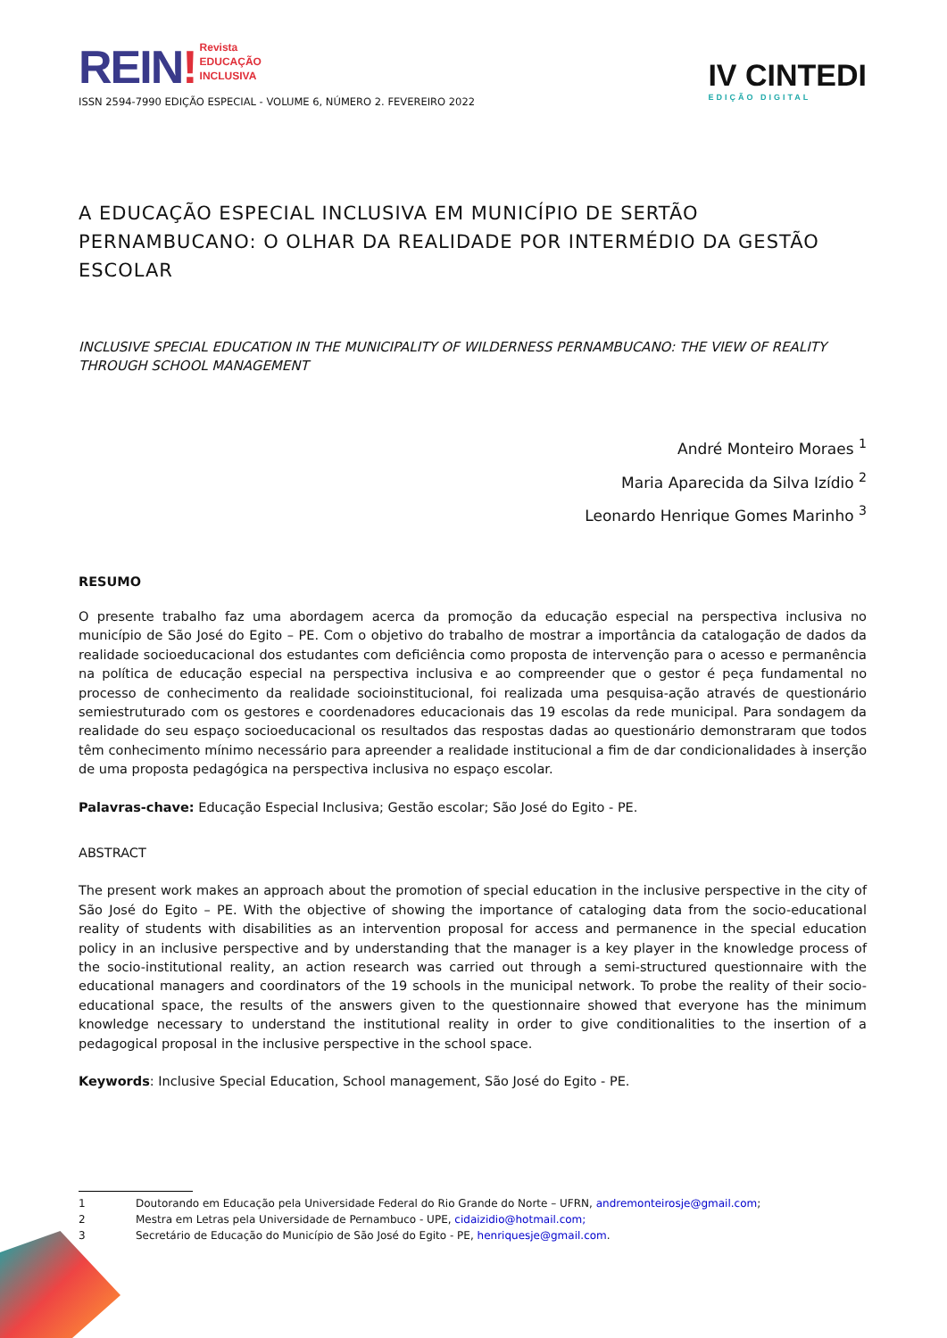REIN! Revista
EDUCAÇÃO
INCLUSIVA
ISSN 2594-7990 EDIÇÃO ESPECIAL - VOLUME 6, NÚMERO 2. FEVEREIRO 2022
IV CINTEDI
EDIÇÃO DIGITAL
A EDUCAÇÃO ESPECIAL INCLUSIVA EM MUNICÍPIO DE SERTÃO PERNAMBUCANO: O OLHAR DA REALIDADE POR INTERMÉDIO DA GESTÃO ESCOLAR
INCLUSIVE SPECIAL EDUCATION IN THE MUNICIPALITY OF WILDERNESS PERNAMBUCANO: THE VIEW OF REALITY THROUGH SCHOOL MANAGEMENT
André Monteiro Moraes <sup>1</sup>
Maria Aparecida da Silva Izídio <sup>2</sup>
Leonardo Henrique Gomes Marinho <sup>3</sup>
RESUMO
O presente trabalho faz uma abordagem acerca da promoção da educação especial na perspectiva inclusiva no município de São José do Egito – PE. Com o objetivo do trabalho de mostrar a importância da catalogação de dados da realidade socioeducacional dos estudantes com deficiência como proposta de intervenção para o acesso e permanência na política de educação especial na perspectiva inclusiva e ao compreender que o gestor é peça fundamental no processo de conhecimento da realidade socioinstitucional, foi realizada uma pesquisa-ação através de questionário semiestruturado com os gestores e coordenadores educacionais das 19 escolas da rede municipal. Para sondagem da realidade do seu espaço socioeducacional os resultados das respostas dadas ao questionário demonstraram que todos têm conhecimento mínimo necessário para apreender a realidade institucional a fim de dar condicionalidades à inserção de uma proposta pedagógica na perspectiva inclusiva no espaço escolar.
Palavras-chave: Educação Especial Inclusiva; Gestão escolar; São José do Egito - PE.
ABSTRACT
The present work makes an approach about the promotion of special education in the inclusive perspective in the city of São José do Egito – PE. With the objective of showing the importance of cataloging data from the socio-educational reality of students with disabilities as an intervention proposal for access and permanence in the special education policy in an inclusive perspective and by understanding that the manager is a key player in the knowledge process of the socio-institutional reality, an action research was carried out through a semi-structured questionnaire with the educational managers and coordinators of the 19 schools in the municipal network. To probe the reality of their socio-educational space, the results of the answers given to the questionnaire showed that everyone has the minimum knowledge necessary to understand the institutional reality in order to give conditionalities to the insertion of a pedagogical proposal in the inclusive perspective in the school space.
Keywords: Inclusive Special Education, School management, São José do Egito - PE.
1 Doutorando em Educação pela Universidade Federal do Rio Grande do Norte – UFRN, andremonteirosje@gmail.com;
2 Mestra em Letras pela Universidade de Pernambuco - UPE, cidaizidio@hotmail.com;
3 Secretário de Educação do Município de São José do Egito - PE, henriquesje@gmail.com.